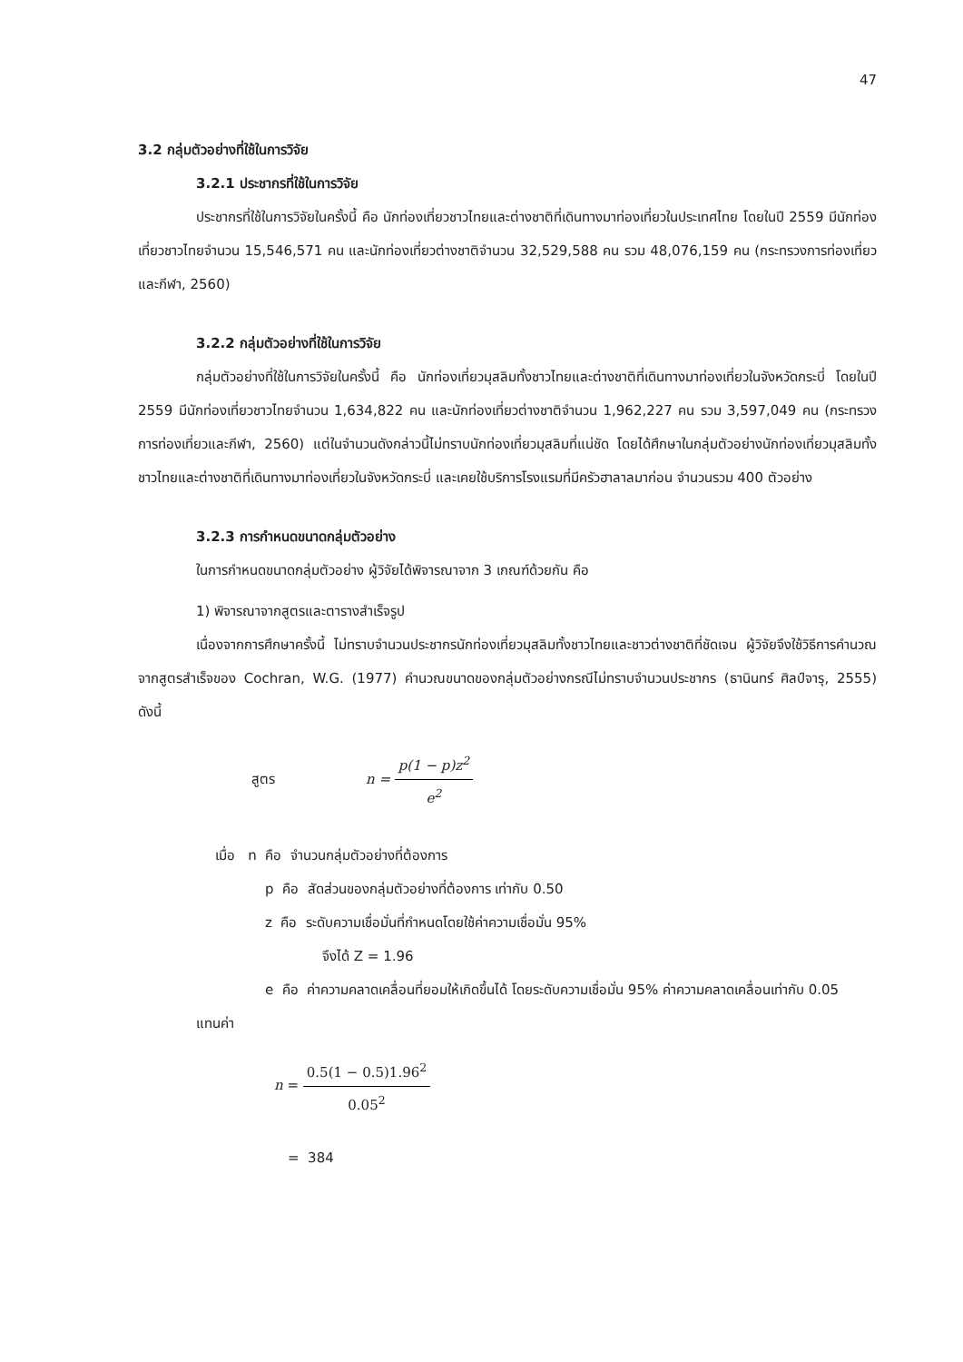47
3.2 กลุ่มตัวอย่างที่ใช้ในการวิจัย
3.2.1 ประชากรที่ใช้ในการวิจัย
ประชากรที่ใช้ในการวิจัยในครั้งนี้ คือ นักท่องเที่ยวชาวไทยและต่างชาติที่เดินทางมาท่องเที่ยวในประเทศไทย โดยในปี 2559 มีนักท่องเที่ยวชาวไทยจำนวน 15,546,571 คน และนักท่องเที่ยวต่างชาติจำนวน 32,529,588 คน รวม 48,076,159 คน (กระทรวงการท่องเที่ยวและกีฬา, 2560)
3.2.2 กลุ่มตัวอย่างที่ใช้ในการวิจัย
กลุ่มตัวอย่างที่ใช้ในการวิจัยในครั้งนี้ คือ นักท่องเที่ยวมุสลิมทั้งชาวไทยและต่างชาติที่เดินทางมาท่องเที่ยวในจังหวัดกระบี่ โดยในปี 2559 มีนักท่องเที่ยวชาวไทยจำนวน 1,634,822 คน และนักท่องเที่ยวต่างชาติจำนวน 1,962,227 คน รวม 3,597,049 คน (กระทรวงการท่องเที่ยวและกีฬา, 2560) แต่ในจำนวนดังกล่าวนี้ไม่ทราบนักท่องเที่ยวมุสลิมที่แน่ชัด โดยได้ศึกษาในกลุ่มตัวอย่างนักท่องเที่ยวมุสลิมทั้งชาวไทยและต่างชาติที่เดินทางมาท่องเที่ยวในจังหวัดกระบี่ และเคยใช้บริการโรงแรมที่มีครัวฮาลาลมาก่อน จำนวนรวม 400 ตัวอย่าง
3.2.3 การกำหนดขนาดกลุ่มตัวอย่าง
ในการกำหนดขนาดกลุ่มตัวอย่าง ผู้วิจัยได้พิจารณาจาก 3 เกณฑ์ด้วยกัน คือ
1) พิจารณาจากสูตรและตารางสำเร็จรูป
เนื่องจากการศึกษาครั้งนี้ ไม่ทราบจำนวนประชากรนักท่องเที่ยวมุสลิมทั้งชาวไทยและชาวต่างชาติที่ชัดเจน ผู้วิจัยจึงใช้วิธีการคำนวณจากสูตรสำเร็จของ Cochran, W.G. (1977) คำนวณขนาดของกลุ่มตัวอย่างกรณีไม่ทราบจำนวนประชากร (ธานินทร์ ศิลป์จารุ, 2555) ดังนี้
สูตร n = p(1 − p)z<sup>2</sup> e<sup>2</sup>
เมื่อ n คือ จำนวนกลุ่มตัวอย่างที่ต้องการ
p คือ สัดส่วนของกลุ่มตัวอย่างที่ต้องการ เท่ากับ 0.50
z คือ ระดับความเชื่อมั่นที่กำหนดโดยใช้ค่าความเชื่อมั่น 95%
จึงได้ Z = 1.96
e คือ ค่าความคลาดเคลื่อนที่ยอมให้เกิดขึ้นได้ โดยระดับความเชื่อมั่น 95% ค่าความคลาดเคลื่อนเท่ากับ 0.05
แทนค่า
n = 0.5(1 − 0.5)1.96<sup>2</sup> 0.05<sup>2</sup>
= 384